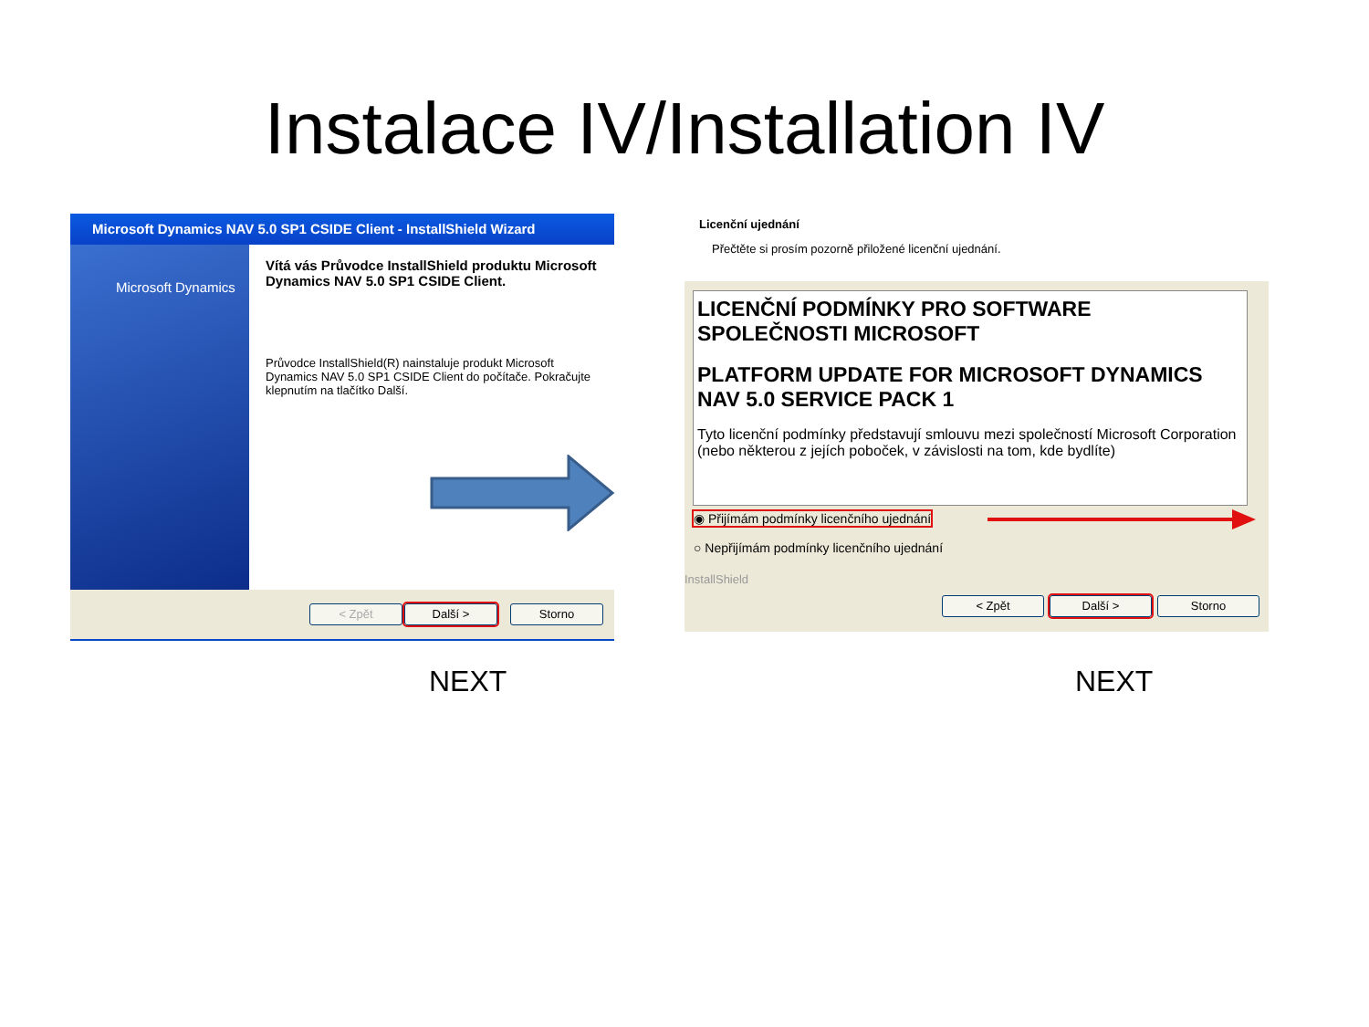Instalace IV/Installation IV
Microsoft Dynamics NAV 5.0 SP1 CSIDE Client - InstallShield Wizard
Microsoft Dynamics
Vítá vás Průvodce InstallShield produktu Microsoft Dynamics NAV 5.0 SP1 CSIDE Client.
Průvodce InstallShield(R) nainstaluje produkt Microsoft Dynamics NAV 5.0 SP1 CSIDE Client do počítače. Pokračujte klepnutím na tlačítko Další.
< Zpět Další > Storno
Licenční ujednání
Přečtěte si prosím pozorně přiložené licenční ujednání.
LICENČNÍ PODMÍNKY PRO SOFTWARE SPOLEČNOSTI MICROSOFT
PLATFORM UPDATE FOR MICROSOFT DYNAMICS NAV 5.0 SERVICE PACK 1
Tyto licenční podmínky představují smlouvu mezi společností Microsoft Corporation (nebo některou z jejích poboček, v závislosti na tom, kde bydlíte)
◉ Přijímám podmínky licenčního ujednání
○ Nepřijímám podmínky licenčního ujednání
InstallShield
< Zpět Další > Storno
NEXT NEXT